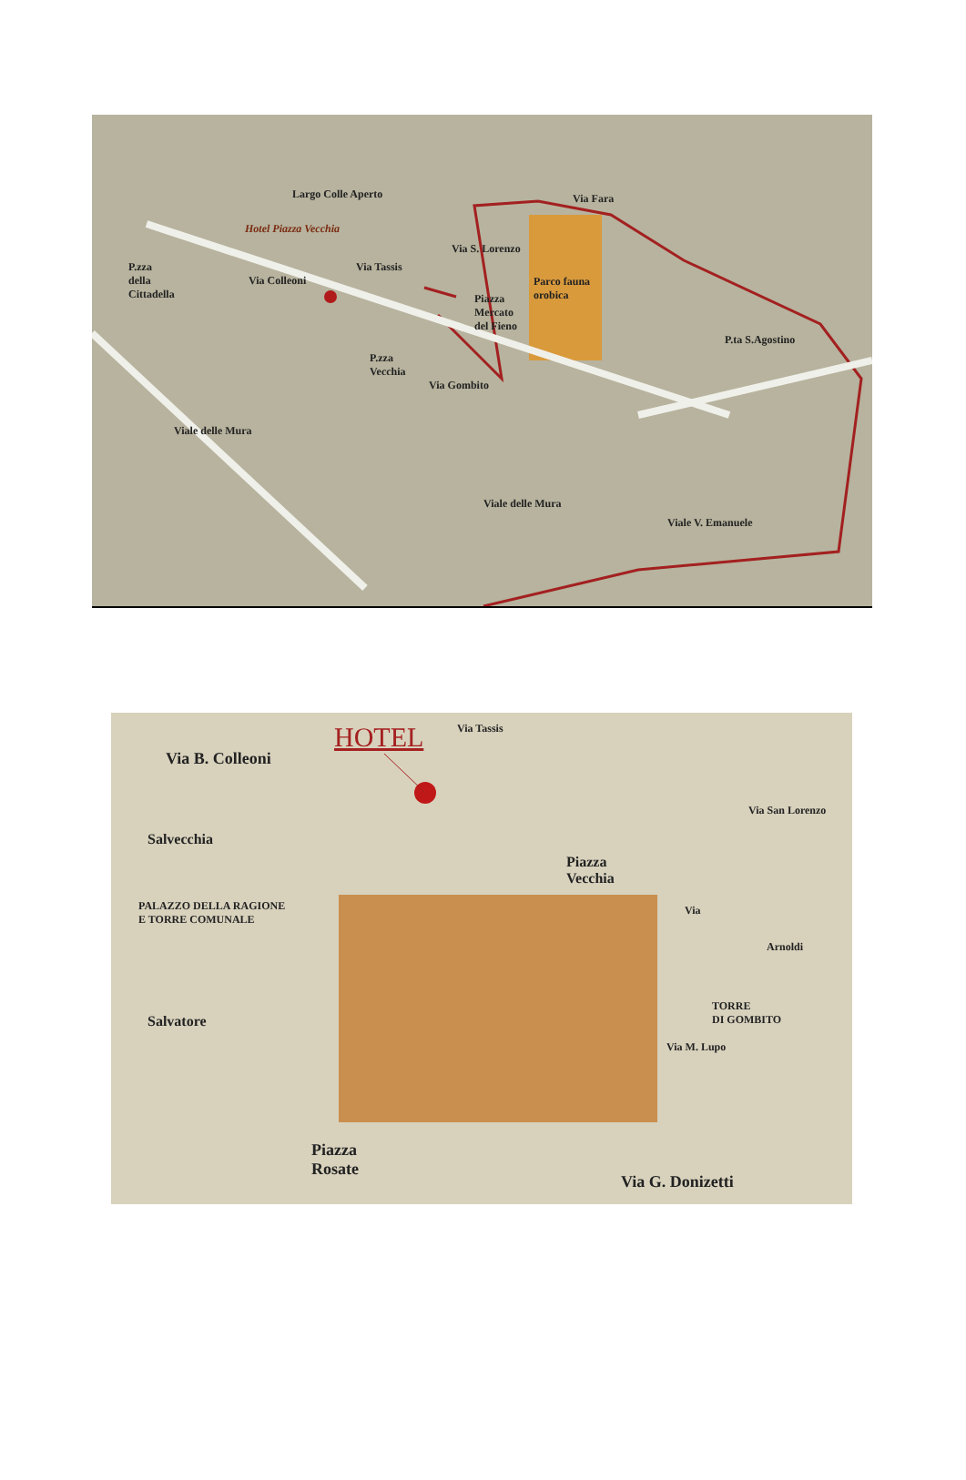Largo Colle Aperto Via Fara
Hotel Piazza Vecchia
P.zza
della
Cittadella
Via Colleoni
Via Tassis
Via S. Lorenzo
Piazza
Mercato
del Fieno
Parco fauna
orobica
P.ta S.Agostino
P.zza
Vecchia
Via Gombito
Viale delle Mura
Viale delle Mura
Viale V. Emanuele
HOTEL
Via B. Colleoni
Via Tassis
Salvecchia
Piazza
Vecchia
PALAZZO DELLA RAGIONE
E TORRE COMUNALE
Via San Lorenzo
Via
Salvatore
TORRE
DI GOMBITO
Via M. Lupo
Arnoldi
Piazza
Rosate
Via G. Donizetti